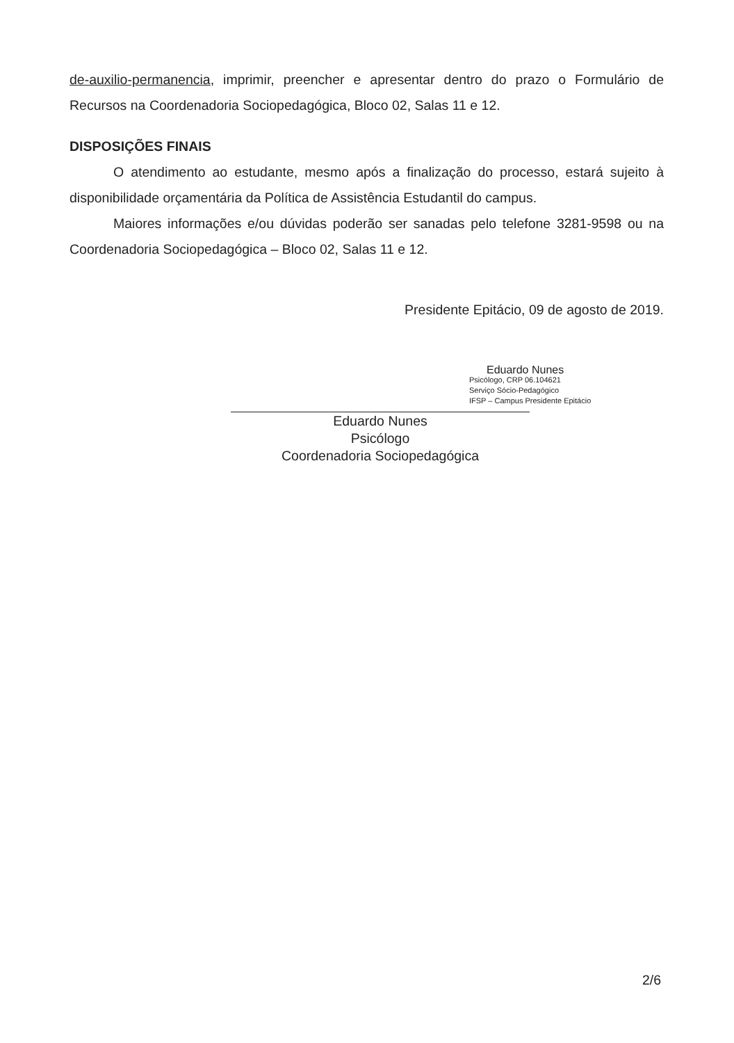de-auxilio-permanencia, imprimir, preencher e apresentar dentro do prazo o Formulário de Recursos na Coordenadoria Sociopedagógica, Bloco 02, Salas 11 e 12.
DISPOSIÇÕES FINAIS
O atendimento ao estudante, mesmo após a finalização do processo, estará sujeito à disponibilidade orçamentária da Política de Assistência Estudantil do campus.
Maiores informações e/ou dúvidas poderão ser sanadas pelo telefone 3281-9598 ou na Coordenadoria Sociopedagógica – Bloco 02, Salas 11 e 12.
Presidente Epitácio, 09 de agosto de 2019.
Eduardo Nunes
Psicólogo, CRP 06.104621
Serviço Sócio-Pedagógico
IFSP – Campus Presidente Epitácio
Eduardo Nunes
Psicólogo
Coordenadoria Sociopedagógica
2/6